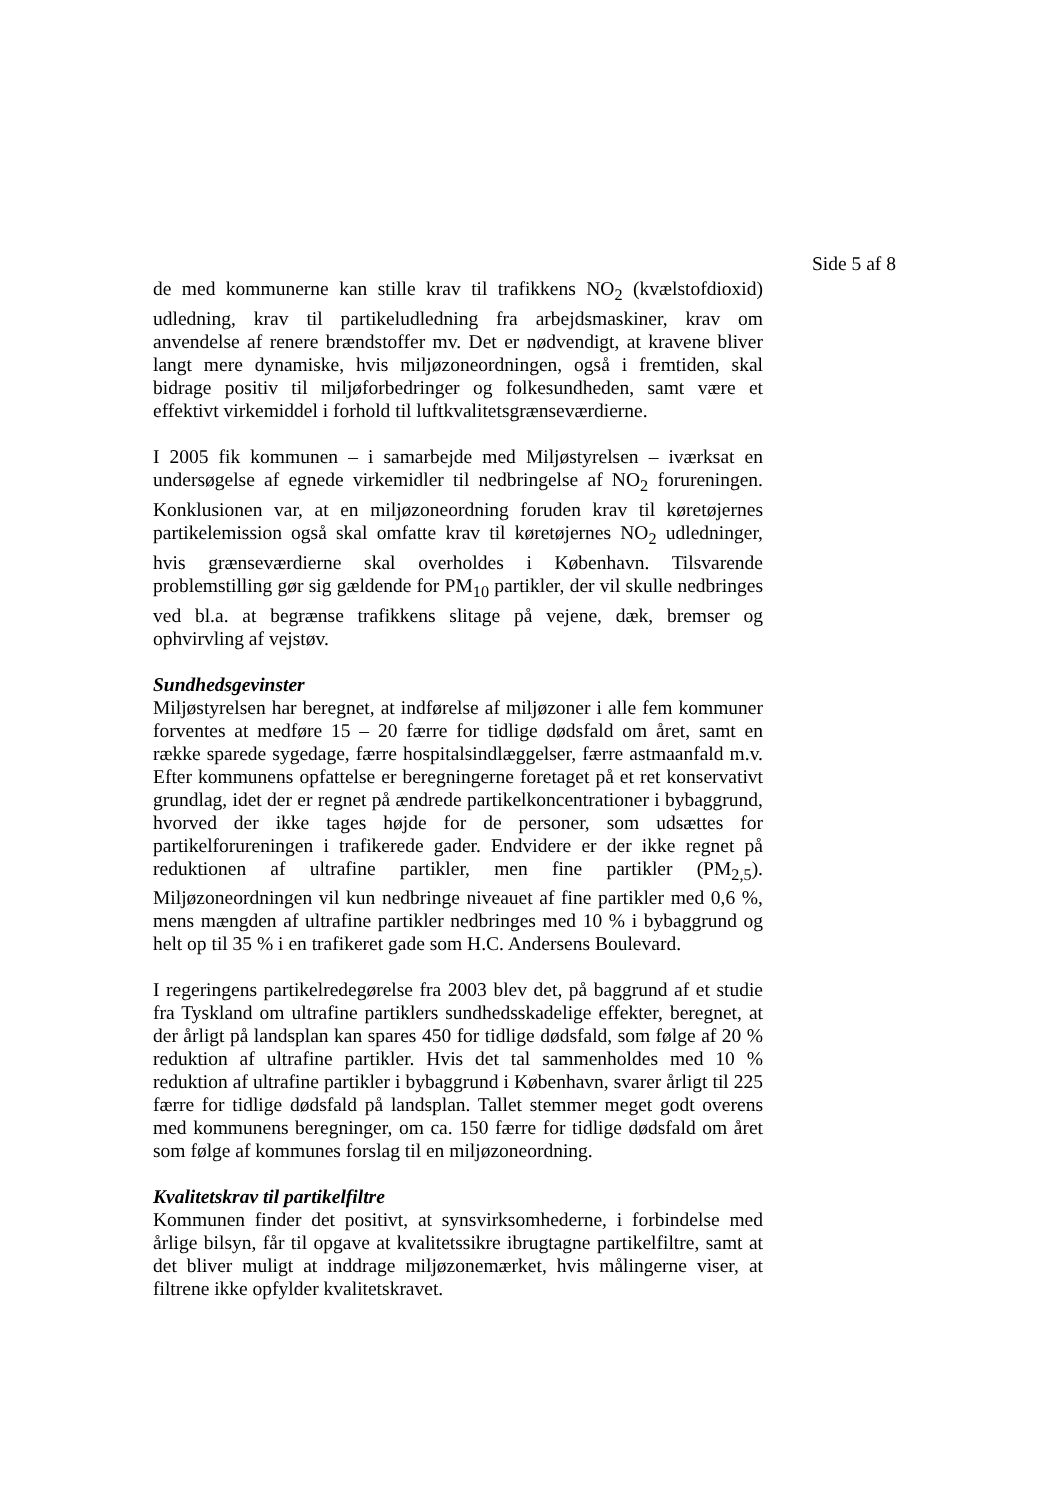Side 5 af 8
de med kommunerne kan stille krav til trafikkens NO<sub>2</sub> (kvælstofdioxid) udledning, krav til partikeludledning fra arbejdsmaskiner, krav om anvendelse af renere brændstoffer mv. Det er nødvendigt, at kravene bliver langt mere dynamiske, hvis miljøzoneordningen, også i fremtiden, skal bidrage positiv til miljøforbedringer og folkesundheden, samt være et effektivt virkemiddel i forhold til luftkvalitetsgrænseværdierne.
I 2005 fik kommunen – i samarbejde med Miljøstyrelsen – iværksat en undersøgelse af egnede virkemidler til nedbringelse af NO<sub>2</sub> forureningen. Konklusionen var, at en miljøzoneordning foruden krav til køretøjernes partikelemission også skal omfatte krav til køretøjernes NO<sub>2</sub> udledninger, hvis grænseværdierne skal overholdes i København. Tilsvarende problemstilling gør sig gældende for PM<sub>10</sub> partikler, der vil skulle nedbringes ved bl.a. at begrænse trafikkens slitage på vejene, dæk, bremser og ophvirvling af vejstøv.
Sundhedsgevinster
Miljøstyrelsen har beregnet, at indførelse af miljøzoner i alle fem kommuner forventes at medføre 15 – 20 færre for tidlige dødsfald om året, samt en række sparede sygedage, færre hospitalsindlæggelser, færre astmaanfald m.v. Efter kommunens opfattelse er beregningerne foretaget på et ret konservativt grundlag, idet der er regnet på ændrede partikelkoncentrationer i bybaggrund, hvorved der ikke tages højde for de personer, som udsættes for partikelforureningen i trafikerede gader. Endvidere er der ikke regnet på reduktionen af ultrafine partikler, men fine partikler (PM<sub>2,5</sub>). Miljøzoneordningen vil kun nedbringe niveauet af fine partikler med 0,6 %, mens mængden af ultrafine partikler nedbringes med 10 % i bybaggrund og helt op til 35 % i en trafikeret gade som H.C. Andersens Boulevard.
I regeringens partikelredegørelse fra 2003 blev det, på baggrund af et studie fra Tyskland om ultrafine partiklers sundhedsskadelige effekter, beregnet, at der årligt på landsplan kan spares 450 for tidlige dødsfald, som følge af 20 % reduktion af ultrafine partikler. Hvis det tal sammenholdes med 10 % reduktion af ultrafine partikler i bybaggrund i København, svarer årligt til 225 færre for tidlige dødsfald på landsplan. Tallet stemmer meget godt overens med kommunens beregninger, om ca. 150 færre for tidlige dødsfald om året som følge af kommunes forslag til en miljøzoneordning.
Kvalitetskrav til partikelfiltre
Kommunen finder det positivt, at synsvirksomhederne, i forbindelse med årlige bilsyn, får til opgave at kvalitetssikre ibrugtagne partikelfiltre, samt at det bliver muligt at inddrage miljøzonemærket, hvis målingerne viser, at filtrene ikke opfylder kvalitetskravet.